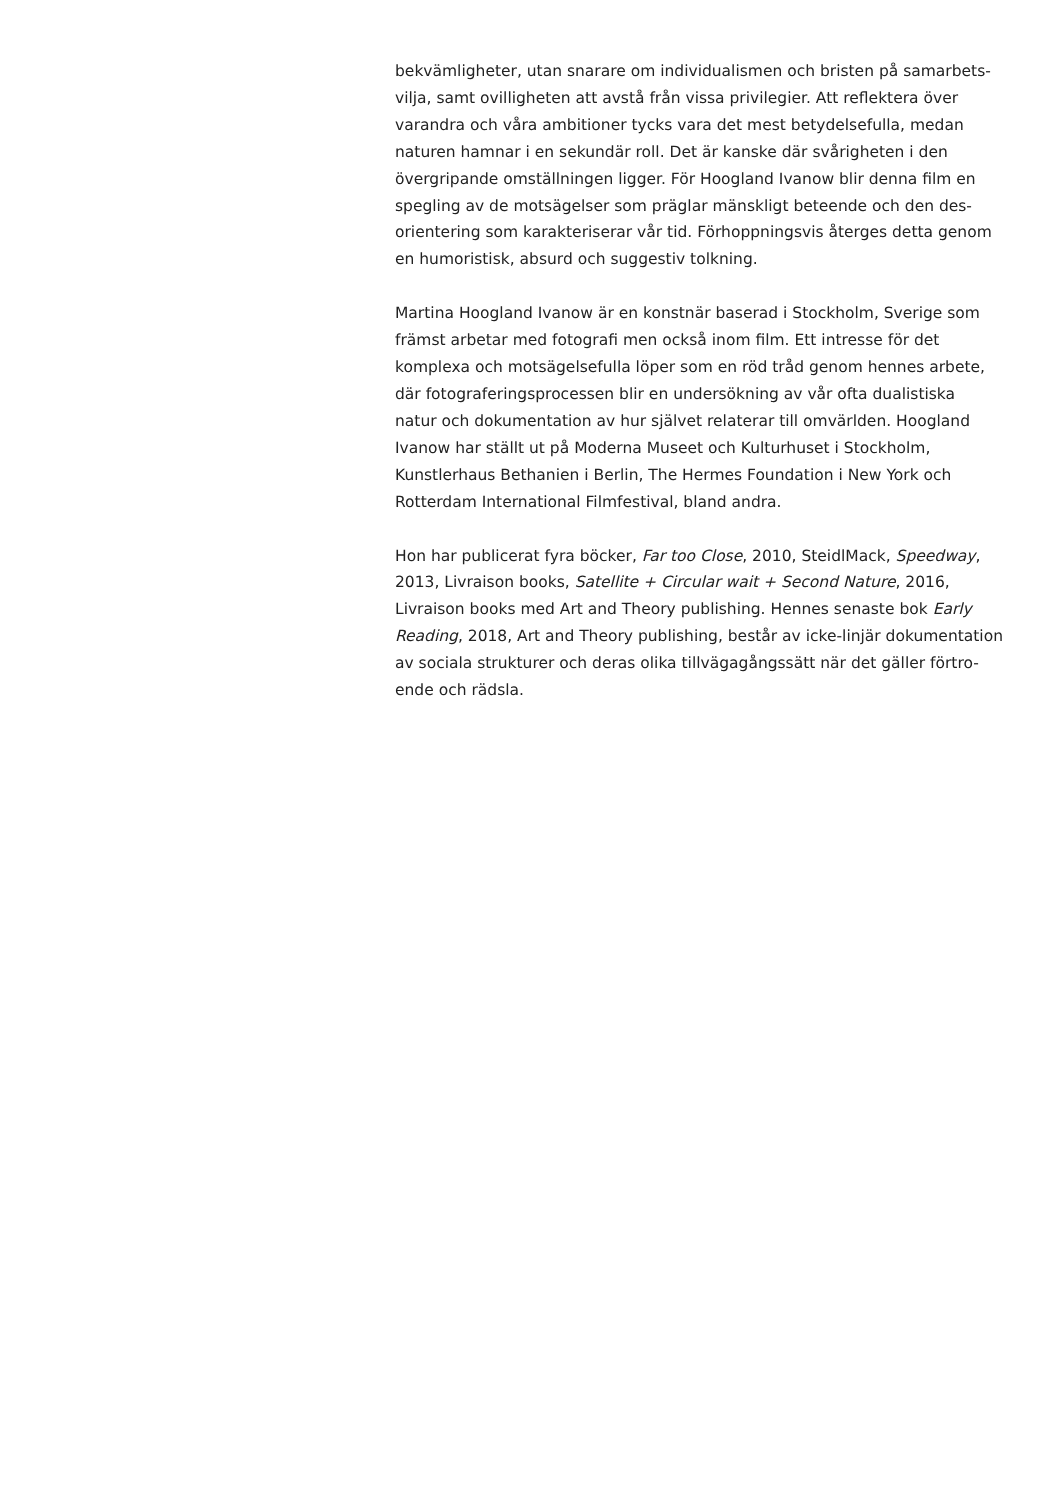bekvämligheter, utan snarare om individualismen och bristen på samarbets-
vilja, samt ovilligheten att avstå från vissa privilegier. Att reflektera över
varandra och våra ambitioner tycks vara det mest betydelsefulla, medan
naturen hamnar i en sekundär roll. Det är kanske där svårigheten i den
övergripande omställningen ligger. För Hoogland Ivanow blir denna film en
spegling av de motsägelser som präglar mänskligt beteende och den des-
orientering som karakteriserar vår tid. Förhoppningsvis återges detta genom
en humoristisk, absurd och suggestiv tolkning.
Martina Hoogland Ivanow är en konstnär baserad i Stockholm, Sverige som
främst arbetar med fotografi men också inom film. Ett intresse för det
komplexa och motsägelsefulla löper som en röd tråd genom hennes arbete,
där fotograferingsprocessen blir en undersökning av vår ofta dualistiska
natur och dokumentation av hur självet relaterar till omvärlden. Hoogland
Ivanow har ställt ut på Moderna Museet och Kulturhuset i Stockholm,
Kunstlerhaus Bethanien i Berlin, The Hermes Foundation i New York och
Rotterdam International Filmfestival, bland andra.
Hon har publicerat fyra böcker, Far too Close, 2010, SteidlMack, Speedway,
2013, Livraison books, Satellite + Circular wait + Second Nature, 2016,
Livraison books med Art and Theory publishing. Hennes senaste bok Early
Reading, 2018, Art and Theory publishing, består av icke-linjär dokumentation
av sociala strukturer och deras olika tillvägagångssätt när det gäller förtro-
ende och rädsla.